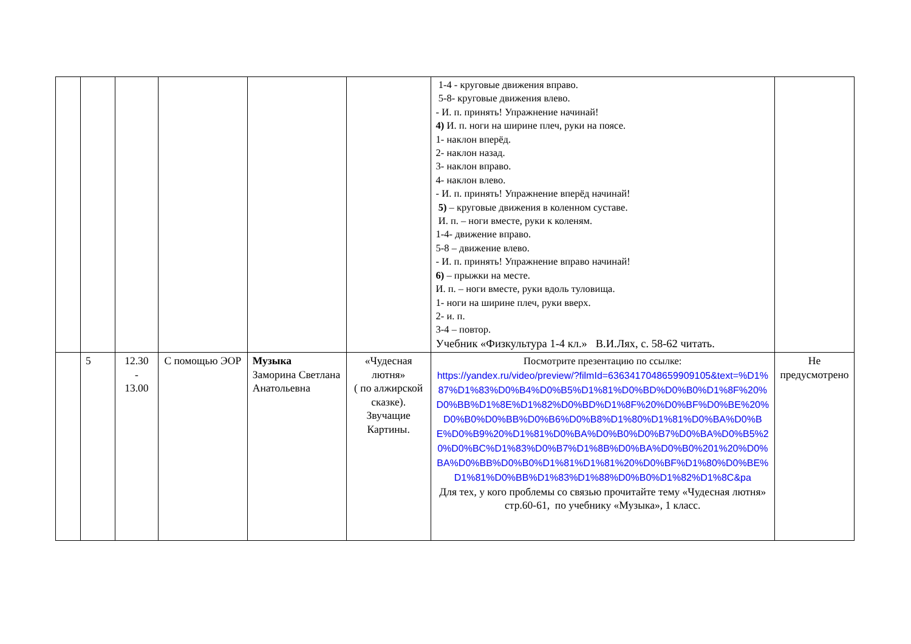| | | | | | | 1-4 - круговые движения вправо. 5-8- круговые движения влево. - И. п. принять! Упражнение начинай! 4) И. п. ноги на ширине плеч, руки на поясе. 1- наклон вперёд. 2- наклон назад. 3- наклон вправо. 4- наклон влево. - И. п. принять! Упражнение вперёд начинай! 5) – круговые движения в коленном суставе. И. п. – ноги вместе, руки к коленям. 1-4- движение вправо. 5-8 – движение влево. - И. п. принять! Упражнение вправо начинай! 6) – прыжки на месте. И. п. – ноги вместе, руки вдоль туловища. 1- ноги на ширине плеч, руки вверх. 2- и. п. 3-4 – повтор. Учебник «Физкультура 1-4 кл.» В.И.Лях, с. 58-62 читать. | |
| | 5 | 12.30 - 13.00 | С помощью ЭОР | Музыка Заморина Светлана Анатольевна | «Чудесная лютня» ( по алжирской сказке). Звучащие Картины. | Посмотрите презентацию по ссылке: https://yandex.ru/video/preview/?filmId=6363417048659909105&text=%D1%87%D1%83%D0%B4%D0%B5%D1%81%D0%BD%D0%B0%D1%8F%20%D0%BB%D1%8E%D1%82%D0%BD%D1%8F%20%D0%BF%D0%BE%20%D0%B0%D0%BB%D0%B6%D0%B8%D1%80%D1%81%D0%BA%D0%BE%D0%B9%20%D1%81%D0%BA%D0%B0%D0%B7%D0%BA%D0%B5%20%D0%BC%D1%83%D0%B7%D1%8B%D0%BA%D0%B0%201%20%D0%BA%D0%BB%D0%B0%D1%81%D1%81%20%D0%BF%D1%80%D0%BE%D1%81%D0%BB%D1%83%D1%88%D0%B0%D1%82%D1%8C&pa Для тех, у кого проблемы со связью прочитайте тему «Чудесная лютня» стр.60-61, по учебнику «Музыка», 1 класс. | Не предусмотрено |